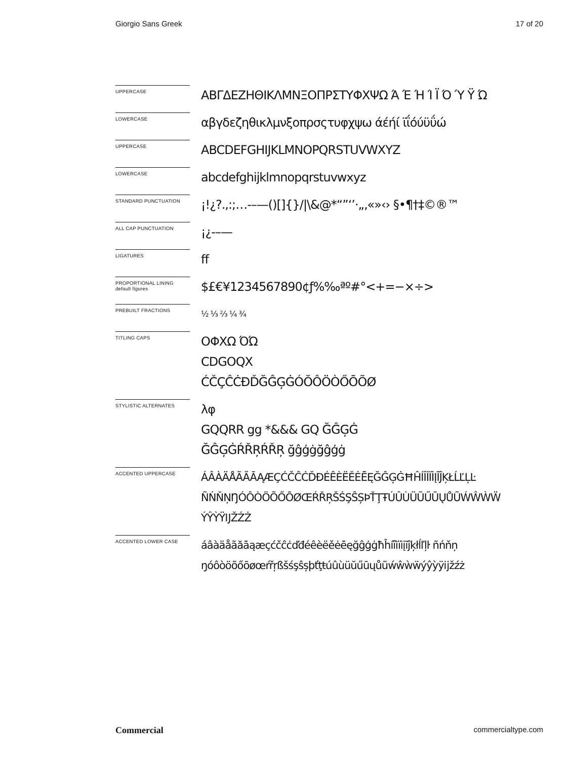Giorgio Sans Greek 17 of 20
UPPERCASE
ΑΒΓΔΕΖΗΘΙΚΛΜΝΞΟΠΡΣΤΥΦΧΨΩ Ά Έ Ή Ί Ϊ Ό Ύ Ϋ Ώ
LOWERCASE
αβγδεζηθικλμνξοπρσςτυφχψω άέήί ϊΐόύϋΰώ
UPPERCASE
ABCDEFGHIJKLMNOPQRSTUVWXYZ
LOWERCASE
abcdefghijklmnopqrstuvwxyz
STANDARD PUNCTUATION
¡!¿?.,:;…-–—()[]{}/|\&@*“”‘’·„‚«»‹› §•¶†‡©®™
ALL CAP PUNCTUATION
¡¿-–—
LIGATURES
ff
PROPORTIONAL LINING
default figures
$£€¥1234567890¢ƒ%‰ªº#°<+=−×÷>
PREBUILT FRACTIONS
½ ⅓ ⅔ ¼ ¾
TITLING CAPS
ΟΦΧΩ ΌΏ
CDGOQX
ĆČÇĈĊĐĎĞĜĢĠÓŎÔÖÒŐŌÕØ
STYLISTIC ALTERNATES
λφ
GQQRR gg *&&& GQ ĞĜĢĠ
ĞĜĢĠŔŘŖŔŘŖ ğĝģġğĝģġ
ACCENTED UPPERCASE
ÁÂÀÄÅÃĂĀĄÆÇĆČĈĊĎĐÉÊÈËĚĖĒĘĞĜĢĠĦĤÍÎÌÏİĮĪĴĶŁĹĽĻĿ
ÑŃŇŅŊÓÔÒÖÕŐŌØŒŔŘŖŠŚŞŜȘÞŤŢŦÚÛÙÜŬŰŪŲŮŨẂŴẀẄ
ÝŶỲŸĲŽŹŻ
ACCENTED LOWER CASE
áâàäåãăāąæçćčĉċďđéêèëěėēęğĝģġħĥíîìïiįīĵķłĺľļŀ ñńňņ
ŋóôòöõőōøœŕřŗßšśşŝșþťţŧúûùüŭűūųůũẃŵẁẅýŷỳÿĳžźż
Commercial commercialtype.com